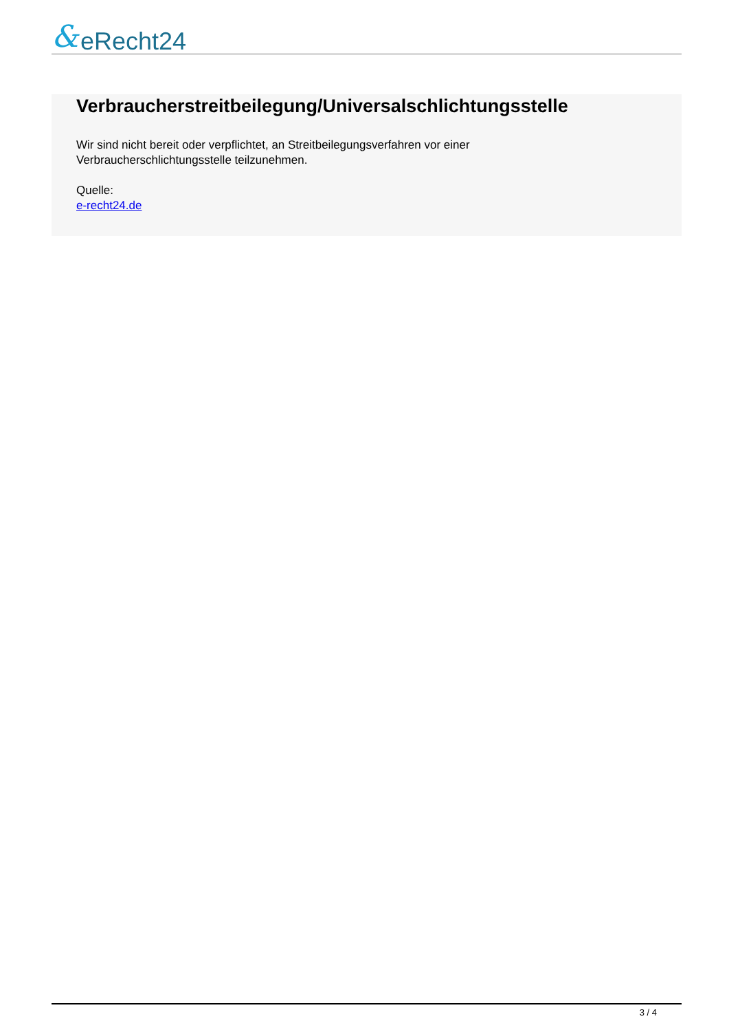& eRecht24
Verbraucherstreitbeilegung/Universalschlichtungsstelle
Wir sind nicht bereit oder verpflichtet, an Streitbeilegungsverfahren vor einer
Verbraucherschlichtungsstelle teilzunehmen.
Quelle:
e-recht24.de
3 / 4